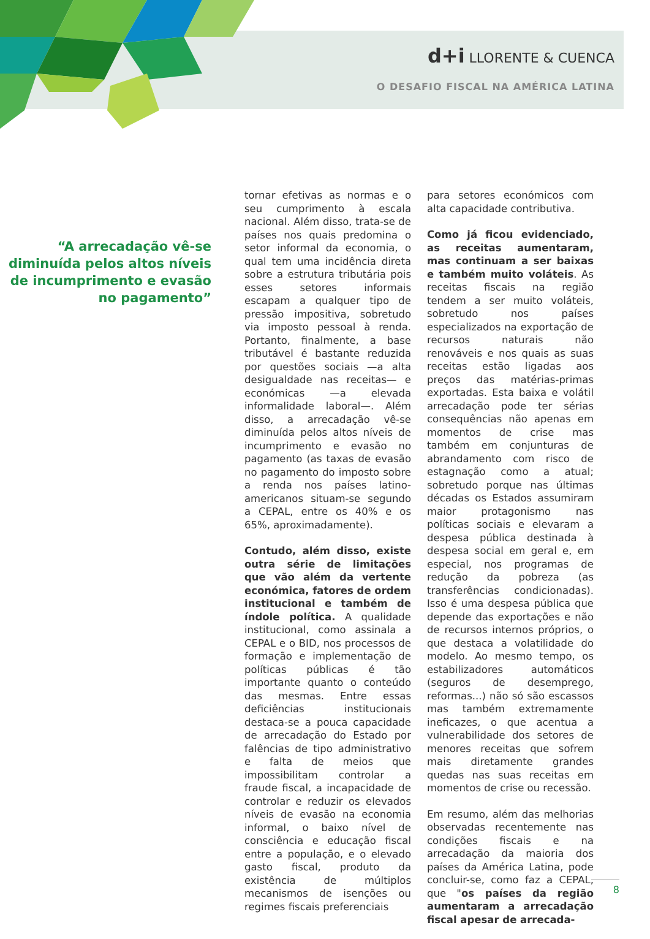d+i LLORENTE & CUENCA
O DESAFIO FISCAL NA AMÉRICA LATINA
“A arrecadação vê-se diminuída pelos altos níveis de incumprimento e evasão no pagamento”
tornar efetivas as normas e o seu cumprimento à escala nacional. Além disso, trata-se de países nos quais predomina o setor informal da economia, o qual tem uma incidência direta sobre a estrutura tributária pois esses setores informais escapam a qualquer tipo de pressão impositiva, sobretudo via imposto pessoal à renda. Portanto, finalmente, a base tributável é bastante reduzida por questões sociais —a alta desigualdade nas receitas— e económicas —a elevada informalidade laboral—. Além disso, a arrecadação vê-se diminuída pelos altos níveis de incumprimento e evasão no pagamento (as taxas de evasão no pagamento do imposto sobre a renda nos países latino-americanos situam-se segundo a CEPAL, entre os 40% e os 65%, aproximadamente).
Contudo, além disso, existe outra série de limitações que vão além da vertente económica, fatores de ordem institucional e também de índole política. A qualidade institucional, como assinala a CEPAL e o BID, nos processos de formação e implementação de políticas públicas é tão importante quanto o conteúdo das mesmas. Entre essas deficiências institucionais destaca-se a pouca capacidade de arrecadação do Estado por falências de tipo administrativo e falta de meios que impossibilitam controlar a fraude fiscal, a incapacidade de controlar e reduzir os elevados níveis de evasão na economia informal, o baixo nível de consciência e educação fiscal entre a população, e o elevado gasto fiscal, produto da existência de múltiplos mecanismos de isenções ou regimes fiscais preferenciais
para setores económicos com alta capacidade contributiva.
Como já ficou evidenciado, as receitas aumentaram, mas continuam a ser baixas e também muito voláteis. As receitas fiscais na região tendem a ser muito voláteis, sobretudo nos países especializados na exportação de recursos naturais não renováveis e nos quais as suas receitas estão ligadas aos preços das matérias-primas exportadas. Esta baixa e volátil arrecadação pode ter sérias consequências não apenas em momentos de crise mas também em conjunturas de abrandamento com risco de estagnação como a atual; sobretudo porque nas últimas décadas os Estados assumiram maior protagonismo nas políticas sociais e elevaram a despesa pública destinada à despesa social em geral e, em especial, nos programas de redução da pobreza (as transferências condicionadas). Isso é uma despesa pública que depende das exportações e não de recursos internos próprios, o que destaca a volatilidade do modelo. Ao mesmo tempo, os estabilizadores automáticos (seguros de desemprego, reformas...) não só são escassos mas também extremamente ineficazes, o que acentua a vulnerabilidade dos setores de menores receitas que sofrem mais diretamente grandes quedas nas suas receitas em momentos de crise ou recessão.
Em resumo, além das melhorias observadas recentemente nas condições fiscais e na arrecadação da maioria dos países da América Latina, pode concluir-se, como faz a CEPAL, que "os países da região aumentaram a arrecadação fiscal apesar de arrecada-
8